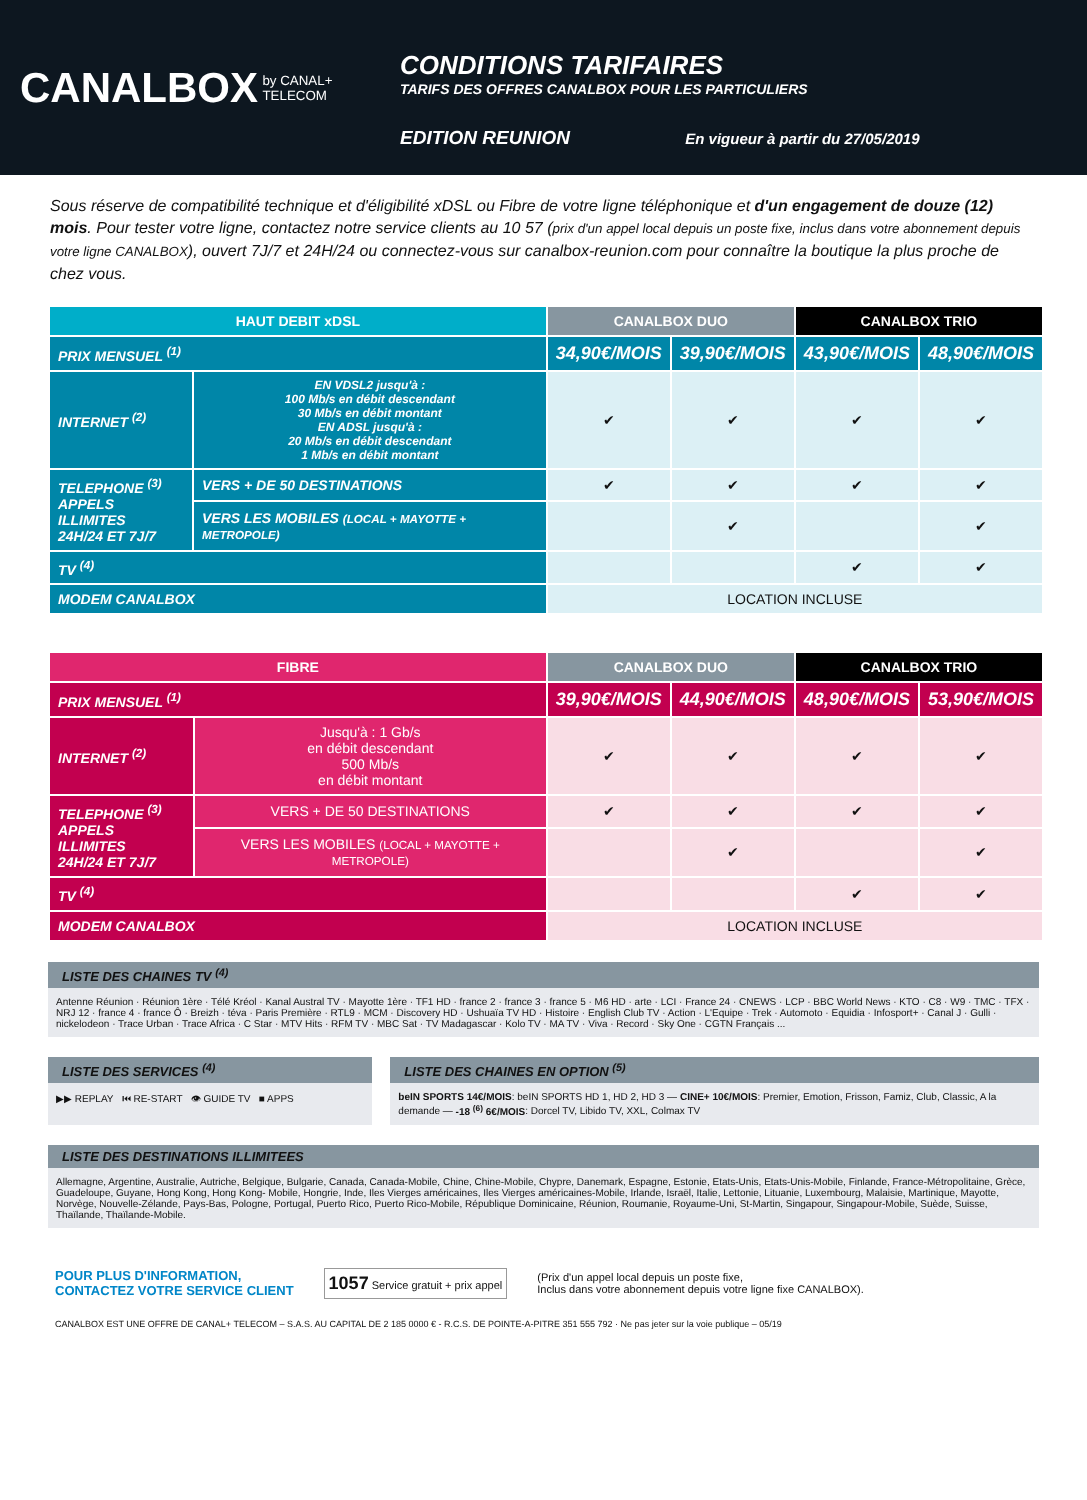CANALBOX by CANAL+ TELECOM
CONDITIONS TARIFAIRES
TARIFS DES OFFRES CANALBOX POUR LES PARTICULIERS
EDITION REUNION En vigueur à partir du 27/05/2019
Sous réserve de compatibilité technique et d'éligibilité xDSL ou Fibre de votre ligne téléphonique et d'un engagement de douze (12) mois. Pour tester votre ligne, contactez notre service clients au 10 57 (prix d'un appel local depuis un poste fixe, inclus dans votre abonnement depuis votre ligne CANALBOX), ouvert 7J/7 et 24H/24 ou connectez-vous sur canalbox-reunion.com pour connaître la boutique la plus proche de chez vous.
| HAUT DEBIT xDSL | | CANALBOX DUO | | CANALBOX TRIO | |
| --- | --- | --- | --- | --- | --- |
| PRIX MENSUEL <sup>(1)</sup> | | 34,90€/MOIS | 39,90€/MOIS | 43,90€/MOIS | 48,90€/MOIS |
| INTERNET <sup>(2)</sup> | EN VDSL2 jusqu'à : 100 Mb/s en débit descendant 30 Mb/s en débit montant EN ADSL jusqu'à : 20 Mb/s en débit descendant 1 Mb/s en débit montant | ✔ | ✔ | ✔ | ✔ |
| TELEPHONE <sup>(3)</sup> APPELS ILLIMITES 24H/24 ET 7J/7 | VERS + DE 50 DESTINATIONS | ✔ | ✔ | ✔ | ✔ |
| | VERS LES MOBILES (LOCAL + MAYOTTE + METROPOLE) | | ✔ | | ✔ |
| TV <sup>(4)</sup> | | | | ✔ | ✔ |
| MODEM CANALBOX | | LOCATION INCLUSE | | | |
| FIBRE | | CANALBOX DUO | | CANALBOX TRIO | |
| --- | --- | --- | --- | --- | --- |
| PRIX MENSUEL <sup>(1)</sup> | | 39,90€/MOIS | 44,90€/MOIS | 48,90€/MOIS | 53,90€/MOIS |
| INTERNET <sup>(2)</sup> | Jusqu'à : 1 Gb/s en débit descendant 500 Mb/s en débit montant | ✔ | ✔ | ✔ | ✔ |
| TELEPHONE <sup>(3)</sup> APPELS ILLIMITES 24H/24 ET 7J/7 | VERS + DE 50 DESTINATIONS | ✔ | ✔ | ✔ | ✔ |
| | VERS LES MOBILES (LOCAL + MAYOTTE + METROPOLE) | | ✔ | | ✔ |
| TV <sup>(4)</sup> | | | | ✔ | ✔ |
| MODEM CANALBOX | | LOCATION INCLUSE | | | |
LISTE DES CHAINES TV <sup>(4)</sup>
Antenne Réunion · Réunion 1ère · Télé Kréol · Kanal Austral TV · Mayotte 1ère · TF1 HD · france 2 · france 3 · france 5 · M6 HD · arte · LCI · France 24 · CNEWS · LCP · BBC World News · KTO · C8 · W9 · TMC · TFX · NRJ 12 · france 4 · france Ô · Breizh · téva · Paris Première · RTL9 · MCM · Discovery HD · Ushuaïa TV HD · Histoire · English Club TV · Action · L'Equipe · Trek · Automoto · Equidia · Infosport+ · Canal J · Gulli · nickelodeon · Trace Urban · Trace Africa · C Star · MTV Hits · RFM TV · MBC Sat · TV Madagascar · Kolo TV · MA TV · Viva · Record · Sky One · CGTN Français ...
LISTE DES SERVICES <sup>(4)</sup>
▶▶ REPLAY ⏮ RE-START 👁 GUIDE TV ■ APPS
LISTE DES CHAINES EN OPTION <sup>(5)</sup>
beIN SPORTS 14€/MOIS: beIN SPORTS HD 1, HD 2, HD 3 — CINE+ 10€/MOIS: Premier, Emotion, Frisson, Famiz, Club, Classic, A la demande — -18 <sup>(6)</sup> 6€/MOIS: Dorcel TV, Libido TV, XXL, Colmax TV
LISTE DES DESTINATIONS ILLIMITEES
Allemagne, Argentine, Australie, Autriche, Belgique, Bulgarie, Canada, Canada-Mobile, Chine, Chine-Mobile, Chypre, Danemark, Espagne, Estonie, Etats-Unis, Etats-Unis-Mobile, Finlande, France-Métropolitaine, Grèce, Guadeloupe, Guyane, Hong Kong, Hong Kong- Mobile, Hongrie, Inde, Iles Vierges américaines, Iles Vierges américaines-Mobile, Irlande, Israël, Italie, Lettonie, Lituanie, Luxembourg, Malaisie, Martinique, Mayotte, Norvège, Nouvelle-Zélande, Pays-Bas, Pologne, Portugal, Puerto Rico, Puerto Rico-Mobile, République Dominicaine, Réunion, Roumanie, Royaume-Uni, St-Martin, Singapour, Singapour-Mobile, Suède, Suisse, Thaïlande, Thaïlande-Mobile.
POUR PLUS D'INFORMATION,
CONTACTEZ VOTRE SERVICE CLIENT
1057 Service gratuit + prix appel
(Prix d'un appel local depuis un poste fixe,
Inclus dans votre abonnement depuis votre ligne fixe CANALBOX).
CANALBOX EST UNE OFFRE DE CANAL+ TELECOM – S.A.S. AU CAPITAL DE 2 185 0000 € - R.C.S. DE POINTE-A-PITRE 351 555 792 · Ne pas jeter sur la voie publique – 05/19